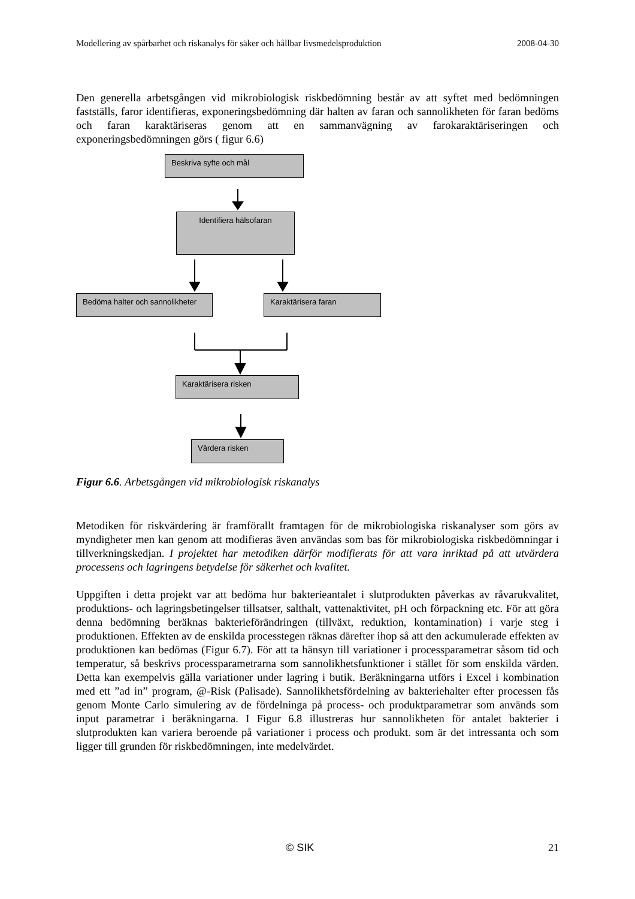Modellering av spårbarhet och riskanalys för säker och hållbar livsmedelsproduktion 2008-04-30
Den generella arbetsgången vid mikrobiologisk riskbedömning består av att syftet med bedömningen fastställs, faror identifieras, exponeringsbedömning där halten av faran och sannolikheten för faran bedöms och faran karaktäriseras genom att en sammanvägning av farokaraktäriseringen och exponeringsbedömningen görs ( figur 6.6)
Beskriva syfte och mål
Identifiera hälsofaran
Bedöma halter och sannolikheter
Karaktärisera faran
Karaktärisera risken
Värdera risken
Figur 6.6. Arbetsgången vid mikrobiologisk riskanalys
Metodiken för riskvärdering är framförallt framtagen för de mikrobiologiska riskanalyser som görs av myndigheter men kan genom att modifieras även användas som bas för mikrobiologiska riskbedömningar i tillverkningskedjan. I projektet har metodiken därför modifierats för att vara inriktad på att utvärdera processens och lagringens betydelse för säkerhet och kvalitet.
Uppgiften i detta projekt var att bedöma hur bakterieantalet i slutprodukten påverkas av råvarukvalitet, produktions- och lagringsbetingelser tillsatser, salthalt, vattenaktivitet, pH och förpackning etc. För att göra denna bedömning beräknas bakterieförändringen (tillväxt, reduktion, kontamination) i varje steg i produktionen. Effekten av de enskilda processtegen räknas därefter ihop så att den ackumulerade effekten av produktionen kan bedömas (Figur 6.7). För att ta hänsyn till variationer i processparametrar såsom tid och temperatur, så beskrivs processparametrarna som sannolikhetsfunktioner i stället för som enskilda värden. Detta kan exempelvis gälla variationer under lagring i butik. Beräkningarna utförs i Excel i kombination med ett ”ad in” program, @-Risk (Palisade). Sannolikhetsfördelning av bakteriehalter efter processen fås genom Monte Carlo simulering av de fördelninga på process- och produktparametrar som används som input parametrar i beräkningarna. I Figur 6.8 illustreras hur sannolikheten för antalet bakterier i slutprodukten kan variera beroende på variationer i process och produkt. som är det intressanta och som ligger till grunden för riskbedömningen, inte medelvärdet.
© SIK 21